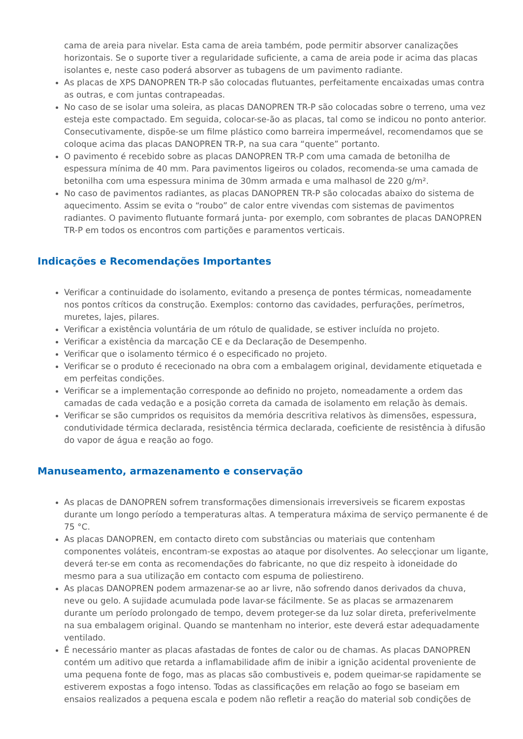cama de areia para nivelar. Esta cama de areia também, pode permitir absorver canalizações horizontais. Se o suporte tiver a regularidade suficiente, a cama de areia pode ir acima das placas isolantes e, neste caso poderá absorver as tubagens de um pavimento radiante.
As placas de XPS DANOPREN TR-P são colocadas flutuantes, perfeitamente encaixadas umas contra as outras, e com juntas contrapeadas.
No caso de se isolar uma soleira, as placas DANOPREN TR-P são colocadas sobre o terreno, uma vez esteja este compactado. Em seguida, colocar-se-ão as placas, tal como se indicou no ponto anterior. Consecutivamente, dispõe-se um filme plástico como barreira impermeável, recomendamos que se coloque acima das placas DANOPREN TR-P, na sua cara “quente” portanto.
O pavimento é recebido sobre as placas DANOPREN TR-P com uma camada de betonilha de espessura mínima de 40 mm. Para pavimentos ligeiros ou colados, recomenda-se uma camada de betonilha com uma espessura minima de 30mm armada e uma malhasol de 220 g/m².
No caso de pavimentos radiantes, as placas DANOPREN TR-P são colocadas abaixo do sistema de aquecimento. Assim se evita o “roubo” de calor entre vivendas com sistemas de pavimentos radiantes. O pavimento flutuante formará junta- por exemplo, com sobrantes de placas DANOPREN TR-P em todos os encontros com partições e paramentos verticais.
Indicações e Recomendações Importantes
Verificar a continuidade do isolamento, evitando a presença de pontes térmicas, nomeadamente nos pontos críticos da construção. Exemplos: contorno das cavidades, perfurações, perímetros, muretes, lajes, pilares.
Verificar a existência voluntária de um rótulo de qualidade, se estiver incluída no projeto.
Verificar a existência da marcação CE e da Declaração de Desempenho.
Verificar que o isolamento térmico é o especificado no projeto.
Verificar se o produto é rececionado na obra com a embalagem original, devidamente etiquetada e em perfeitas condições.
Verificar se a implementação corresponde ao definido no projeto, nomeadamente a ordem das camadas de cada vedação e a posição correta da camada de isolamento em relação às demais.
Verificar se são cumpridos os requisitos da memória descritiva relativos às dimensões, espessura, condutividade térmica declarada, resistência térmica declarada, coeficiente de resistência à difusão do vapor de água e reação ao fogo.
Manuseamento, armazenamento e conservação
As placas de DANOPREN sofrem transformações dimensionais irreversiveis se ficarem expostas durante um longo período a temperaturas altas. A temperatura máxima de serviço permanente é de 75 °C.
As placas DANOPREN, em contacto direto com substâncias ou materiais que contenham componentes voláteis, encontram-se expostas ao ataque por disolventes. Ao selecçionar um ligante, deverá ter-se em conta as recomendações do fabricante, no que diz respeito à idoneidade do mesmo para a sua utilização em contacto com espuma de poliestireno.
As placas DANOPREN podem armazenar-se ao ar livre, não sofrendo danos derivados da chuva, neve ou gelo. A sujidade acumulada pode lavar-se fácilmente. Se as placas se armazenarem durante um período prolongado de tempo, devem proteger-se da luz solar direta, preferivelmente na sua embalagem original. Quando se mantenham no interior, este deverá estar adequadamente ventilado.
É necessário manter as placas afastadas de fontes de calor ou de chamas. As placas DANOPREN contém um aditivo que retarda a inflamabilidade afim de inibir a ignição acidental proveniente de uma pequena fonte de fogo, mas as placas são combustiveis e, podem queimar-se rapidamente se estiverem expostas a fogo intenso. Todas as classificações em relação ao fogo se baseiam em ensaios realizados a pequena escala e podem não refletir a reação do material sob condições de